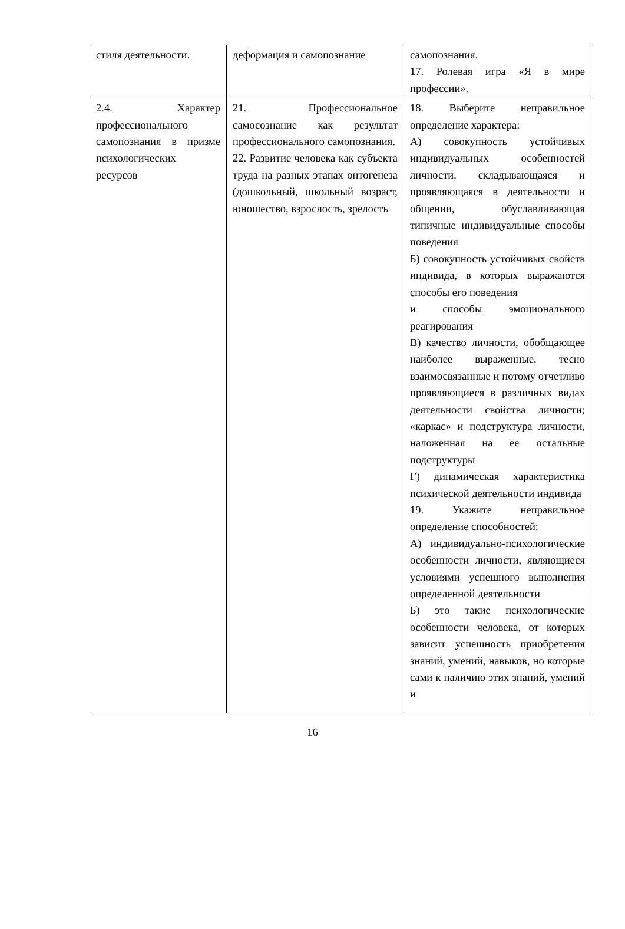| стиля деятельности. | деформация и самопознание | самопознания. 17. Ролевая игра «Я в мире профессии». |
| 2.4. Характер профессионального самопознания в призме психологических ресурсов | 21. Профессиональное самосознание как результат профессионального самопознания. 22. Развитие человека как субъекта труда на разных этапах онтогенеза (дошкольный, школьный возраст, юношество, взрослость, зрелость | 18. Выберите неправильное определение характера: А) совокупность устойчивых индивидуальных особенностей личности, складывающаяся и проявляющаяся в деятельности и общении, обуславливающая типичные индивидуальные способы поведения Б) совокупность устойчивых свойств индивида, в которых выражаются способы его поведения и способы эмоционального реагирования В) качество личности, обобщающее наиболее выраженные, тесно взаимосвязанные и потому отчетливо проявляющиеся в различных видах деятельности свойства личности; «каркас» и подструктура личности, наложенная на ее остальные подструктуры Г) динамическая характеристика психической деятельности индивида 19. Укажите неправильное определение способностей: А) индивидуально-психологические особенности личности, являющиеся условиями успешного выполнения определенной деятельности Б) это такие психологические особенности человека, от которых зависит успешность приобретения знаний, умений, навыков, но которые сами к наличию этих знаний, умений и |
16